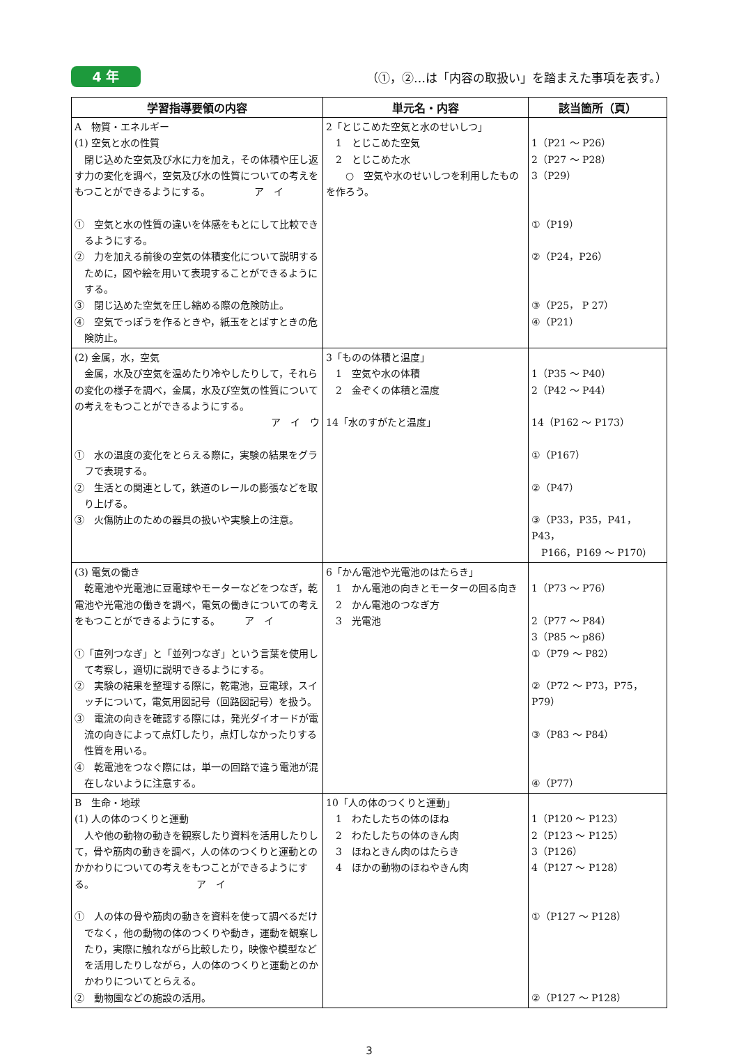4 年
（①，②…は「内容の取扱い」を踏まえた事項を表す。）
| 学習指導要領の内容 | 単元名・内容 | 該当箇所（頁） |
| --- | --- | --- |
| A 物質・エネルギー (1) 空気と水の性質 閉じ込めた空気及び水に力を加え，その体積や圧し返す力の変化を調べ，空気及び水の性質についての考えをもつことができるようにする。 ア イ ① 空気と水の性質の違いを体感をもとにして比較できるようにする。 ② 力を加える前後の空気の体積変化について説明するために，図や絵を用いて表現することができるようにする。 ③ 閉じ込めた空気を圧し縮める際の危険防止。 ④ 空気でっぽうを作るときや，紙玉をとばすときの危険防止。 | 2「とじこめた空気と水のせいしつ」 1 とじこめた空気 2 とじこめた水 ○ 空気や水のせいしつを利用したものを作ろう。 | 1（P21 ～ P26） 2（P27 ～ P28） 3（P29） ①（P19） ②（P24，P26） ③（P25， P 27） ④（P21） |
| (2) 金属，水，空気 金属，水及び空気を温めたり冷やしたりして，それらの変化の様子を調べ，金属，水及び空気の性質についての考えをもつことができるようにする。 ア イ ウ ① 水の温度の変化をとらえる際に，実験の結果をグラフで表現する。 ② 生活との関連として，鉄道のレールの膨張などを取り上げる。 ③ 火傷防止のための器具の扱いや実験上の注意。 | 3「ものの体積と温度」 1 空気や水の体積 2 金ぞくの体積と温度 14「水のすがたと温度」 | 1（P35 ～ P40） 2（P42 ～ P44） 14（P162 ～ P173） ①（P167） ②（P47） ③（P33，P35，P41，P43， P166，P169 ～ P170） |
| (3) 電気の働き 乾電池や光電池に豆電球やモーターなどをつなぎ，乾電池や光電池の働きを調べ，電気の働きについての考えをもつことができるようにする。 ア イ ①「直列つなぎ」と「並列つなぎ」という言葉を使用して考察し，適切に説明できるようにする。 ② 実験の結果を整理する際に，乾電池，豆電球，スイッチについて，電気用図記号（回路図記号）を扱う。 ③ 電流の向きを確認する際には，発光ダイオードが電流の向きによって点灯したり，点灯しなかったりする性質を用いる。 ④ 乾電池をつなぐ際には，単一の回路で違う電池が混在しないように注意する。 | 6「かん電池や光電池のはたらき」 1 かん電池の向きとモーターの回る向き 2 かん電池のつなぎ方 3 光電池 | 1（P73 ～ P76） 2（P77 ～ P84） 3（P85 ～ p86） ①（P79 ～ P82） ②（P72 ～ P73，P75，P79） ③（P83 ～ P84） ④（P77） |
| B 生命・地球 (1) 人の体のつくりと運動 人や他の動物の動きを観察したり資料を活用したりして，骨や筋肉の動きを調べ，人の体のつくりと運動とのかかわりについての考えをもつことができるようにする。 ア イ ① 人の体の骨や筋肉の動きを資料を使って調べるだけでなく，他の動物の体のつくりや動き，運動を観察したり，実際に触れながら比較したり，映像や模型などを活用したりしながら，人の体のつくりと運動とのかかわりについてとらえる。 ② 動物園などの施設の活用。 | 10「人の体のつくりと運動」 1 わたしたちの体のほね 2 わたしたちの体のきん肉 3 ほねときん肉のはたらき 4 ほかの動物のほねやきん肉 | 1（P120 ～ P123） 2（P123 ～ P125） 3（P126） 4（P127 ～ P128） ①（P127 ～ P128） ②（P127 ～ P128） |
3